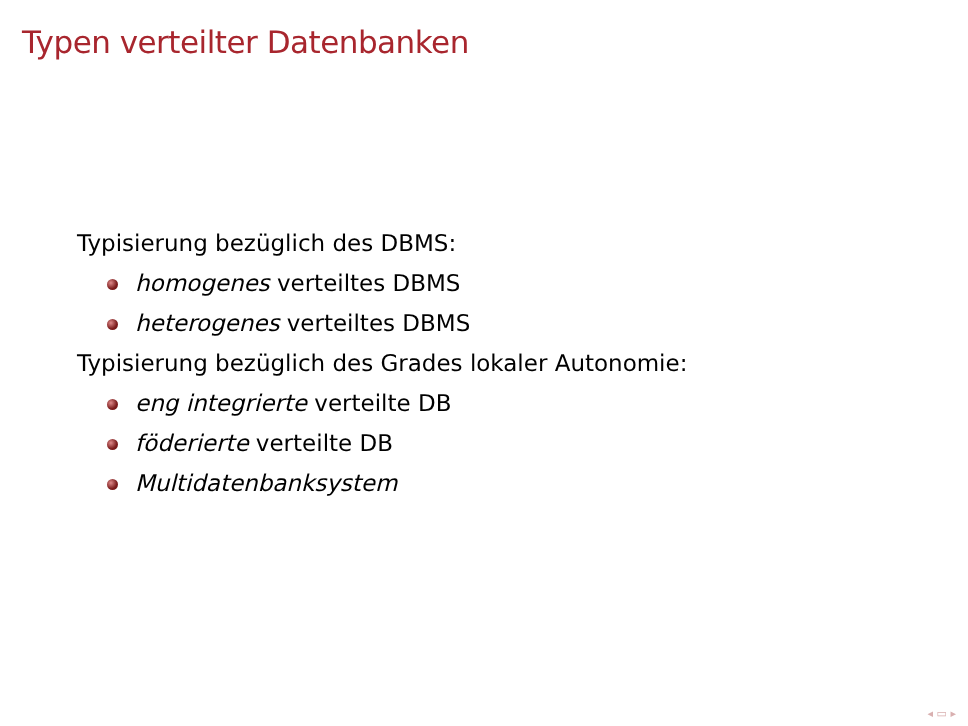Typen verteilter Datenbanken
Typisierung bezüglich des DBMS:
homogenes verteiltes DBMS
heterogenes verteiltes DBMS
Typisierung bezüglich des Grades lokaler Autonomie:
eng integrierte verteilte DB
föderierte verteilte DB
Multidatenbanksystem
◂ ▭ ▸